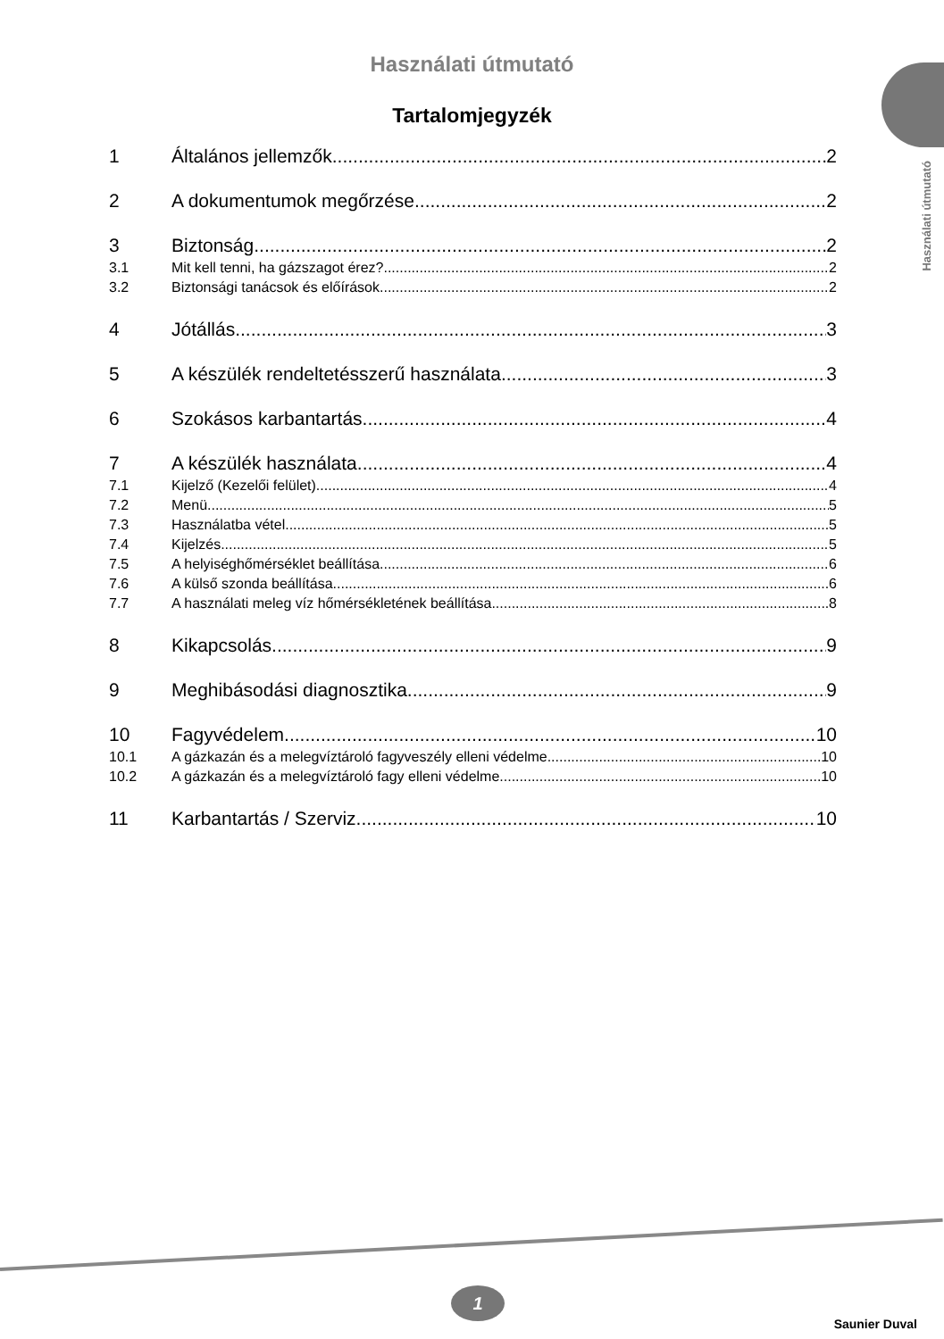Használati útmutató
Használati útmutató
Tartalomjegyzék
1 Általános jellemzők 2
2 A dokumentumok megőrzése 2
3 Biztonság 2
3.1 Mit kell tenni, ha gázszagot érez? 2
3.2 Biztonsági tanácsok és előírások 2
4 Jótállás 3
5 A készülék rendeltetésszerű használata 3
6 Szokásos karbantartás 4
7 A készülék használata 4
7.1 Kijelző (Kezelői felület) 4
7.2 Menü 5
7.3 Használatba vétel 5
7.4 Kijelzés 5
7.5 A helyiséghőmérséklet beállítása 6
7.6 A külső szonda beállítása 6
7.7 A használati meleg víz hőmérsékletének beállítása 8
8 Kikapcsolás 9
9 Meghibásodási diagnosztika 9
10 Fagyvédelem 10
10.1 A gázkazán és a melegvíztároló fagyveszély elleni védelme 10
10.2 A gázkazán és a melegvíztároló fagy elleni védelme 10
11 Karbantartás / Szerviz 10
1
Saunier Duval